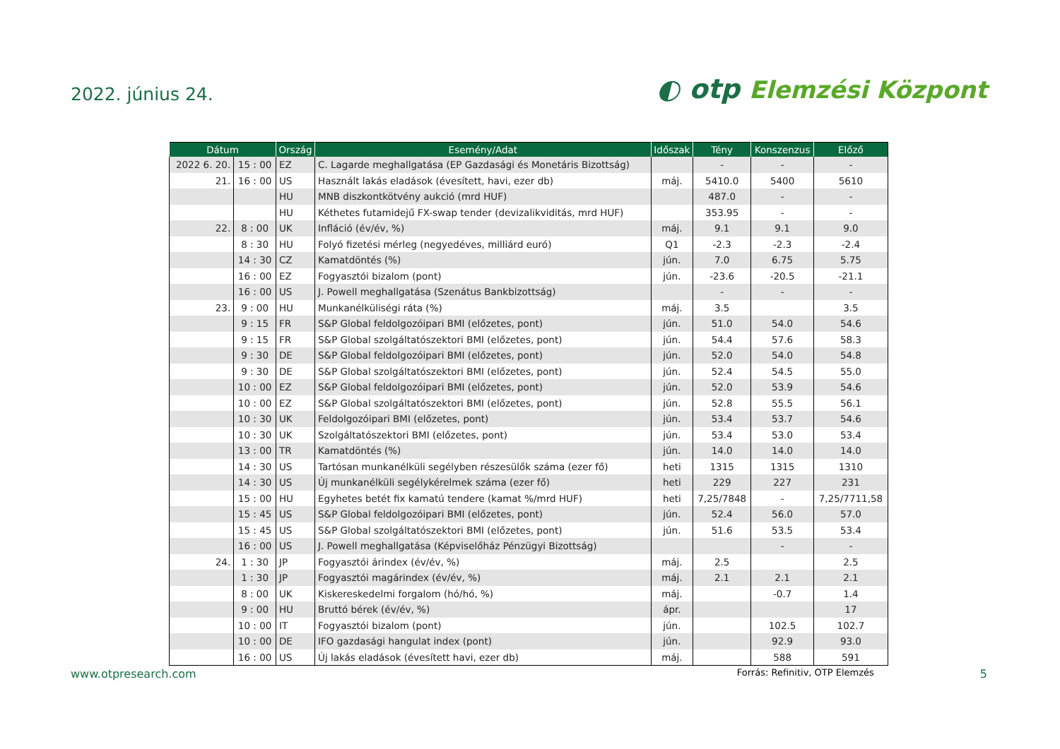2022. június 24.
◐ otp Elemzési Központ
| Dátum | | Ország | Esemény/Adat | Időszak | Tény | Konszenzus | Előző |
| --- | --- | --- | --- | --- | --- | --- | --- |
| 2022 6. 20. | 15 : 00 | EZ | C. Lagarde meghallgatása (EP Gazdasági és Monetáris Bizottság) | | - | - | - |
| 21. | 16 : 00 | US | Használt lakás eladások (évesített, havi, ezer db) | máj. | 5410.0 | 5400 | 5610 |
| | | HU | MNB diszkontkötvény aukció (mrd HUF) | | 487.0 | - | - |
| | | HU | Kéthetes futamidejű FX-swap tender (devizalikviditás, mrd HUF) | | 353.95 | - | - |
| 22. | 8 : 00 | UK | Infláció (év/év, %) | máj. | 9.1 | 9.1 | 9.0 |
| | 8 : 30 | HU | Folyó fizetési mérleg (negyedéves, milliárd euró) | Q1 | -2.3 | -2.3 | -2.4 |
| | 14 : 30 | CZ | Kamatdöntés (%) | jún. | 7.0 | 6.75 | 5.75 |
| | 16 : 00 | EZ | Fogyasztói bizalom (pont) | jún. | -23.6 | -20.5 | -21.1 |
| | 16 : 00 | US | J. Powell meghallgatása (Szenátus Bankbizottság) | | - | - | - |
| 23. | 9 : 00 | HU | Munkanélküliségi ráta (%) | máj. | 3.5 | | 3.5 |
| | 9 : 15 | FR | S&P Global feldolgozóipari BMI (előzetes, pont) | jún. | 51.0 | 54.0 | 54.6 |
| | 9 : 15 | FR | S&P Global szolgáltatószektori BMI (előzetes, pont) | jún. | 54.4 | 57.6 | 58.3 |
| | 9 : 30 | DE | S&P Global feldolgozóipari BMI (előzetes, pont) | jún. | 52.0 | 54.0 | 54.8 |
| | 9 : 30 | DE | S&P Global szolgáltatószektori BMI (előzetes, pont) | jún. | 52.4 | 54.5 | 55.0 |
| | 10 : 00 | EZ | S&P Global feldolgozóipari BMI (előzetes, pont) | jún. | 52.0 | 53.9 | 54.6 |
| | 10 : 00 | EZ | S&P Global szolgáltatószektori BMI (előzetes, pont) | jún. | 52.8 | 55.5 | 56.1 |
| | 10 : 30 | UK | Feldolgozóipari BMI (előzetes, pont) | jún. | 53.4 | 53.7 | 54.6 |
| | 10 : 30 | UK | Szolgáltatószektori BMI (előzetes, pont) | jún. | 53.4 | 53.0 | 53.4 |
| | 13 : 00 | TR | Kamatdöntés (%) | jún. | 14.0 | 14.0 | 14.0 |
| | 14 : 30 | US | Tartósan munkanélküli segélyben részesülők száma (ezer fő) | heti | 1315 | 1315 | 1310 |
| | 14 : 30 | US | Új munkanélküli segélykérelmek száma (ezer fő) | heti | 229 | 227 | 231 |
| | 15 : 00 | HU | Egyhetes betét fix kamatú tendere (kamat %/mrd HUF) | heti | 7,25/7848 | - | 7,25/7711,58 |
| | 15 : 45 | US | S&P Global feldolgozóipari BMI (előzetes, pont) | jún. | 52.4 | 56.0 | 57.0 |
| | 15 : 45 | US | S&P Global szolgáltatószektori BMI (előzetes, pont) | jún. | 51.6 | 53.5 | 53.4 |
| | 16 : 00 | US | J. Powell meghallgatása (Képviselőház Pénzügyi Bizottság) | | | - | - |
| 24. | 1 : 30 | JP | Fogyasztói árindex (év/év, %) | máj. | 2.5 | | 2.5 |
| | 1 : 30 | JP | Fogyasztói magárindex (év/év, %) | máj. | 2.1 | 2.1 | 2.1 |
| | 8 : 00 | UK | Kiskereskedelmi forgalom (hó/hó, %) | máj. | | -0.7 | 1.4 |
| | 9 : 00 | HU | Bruttó bérek (év/év, %) | ápr. | | | 17 |
| | 10 : 00 | IT | Fogyasztói bizalom (pont) | jún. | | 102.5 | 102.7 |
| | 10 : 00 | DE | IFO gazdasági hangulat index (pont) | jún. | | 92.9 | 93.0 |
| | 16 : 00 | US | Új lakás eladások (évesített havi, ezer db) | máj. | | 588 | 591 |
www.otpresearch.com Forrás: Refinitiv, OTP Elemzés 5